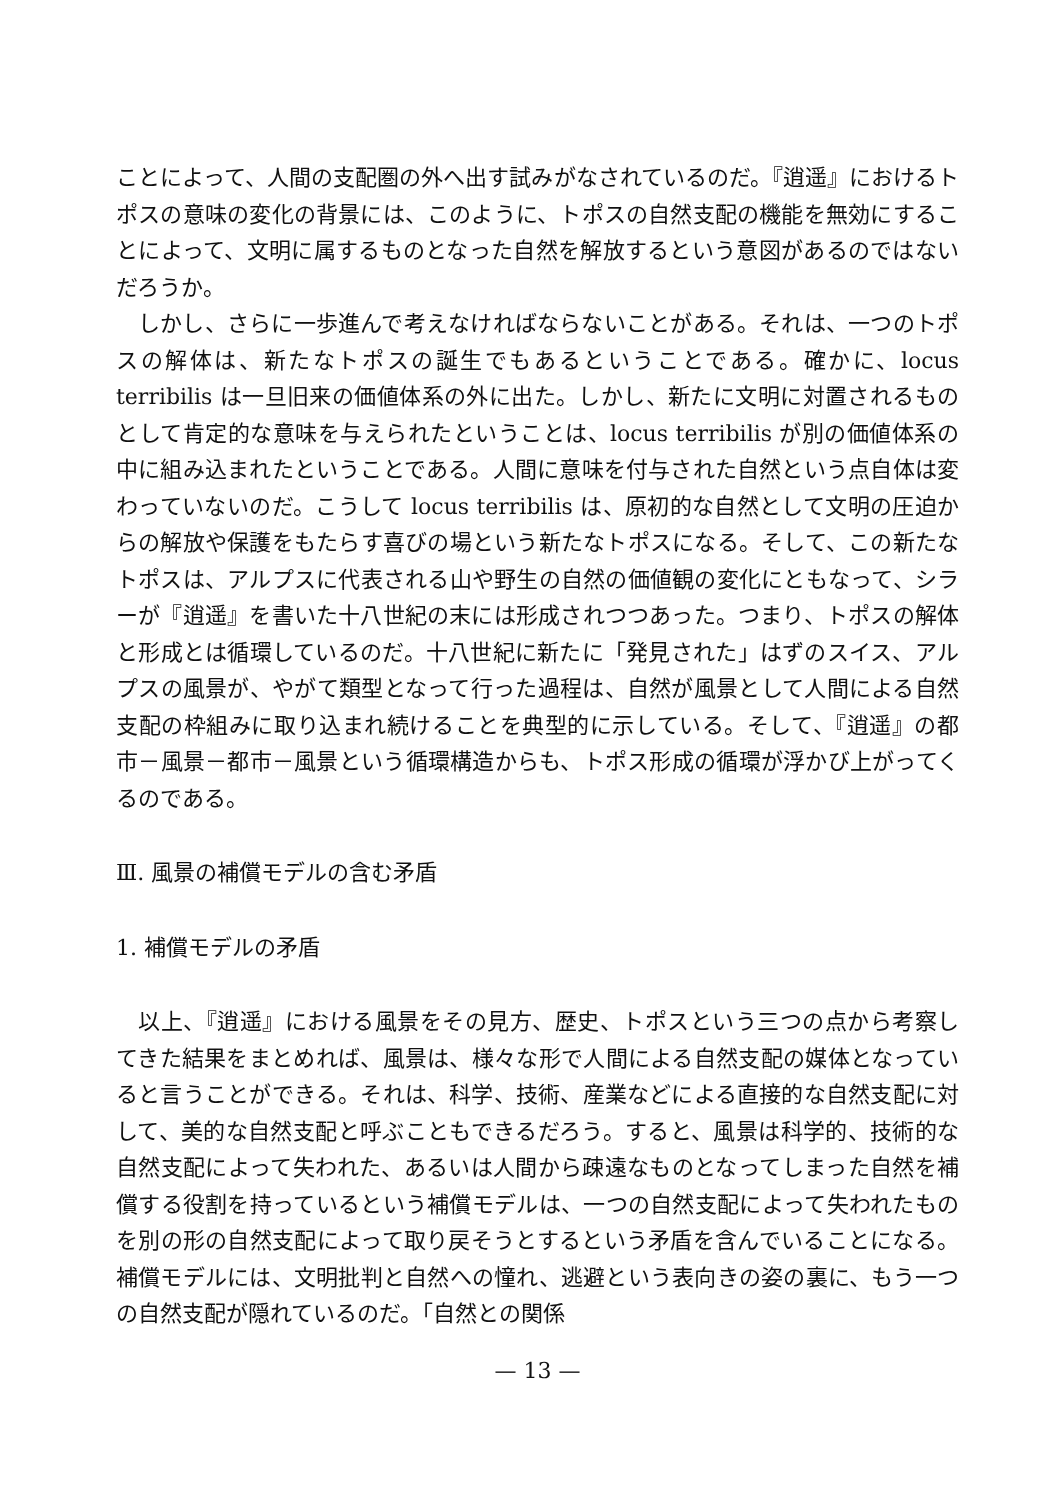ことによって、人間の支配圏の外へ出す試みがなされているのだ。『逍遥』におけるトポスの意味の変化の背景には、このように、トポスの自然支配の機能を無効にすることによって、文明に属するものとなった自然を解放するという意図があるのではないだろうか。
しかし、さらに一歩進んで考えなければならないことがある。それは、一つのトポスの解体は、新たなトポスの誕生でもあるということである。確かに、locus terribilis は一旦旧来の価値体系の外に出た。しかし、新たに文明に対置されるものとして肯定的な意味を与えられたということは、locus terribilis が別の価値体系の中に組み込まれたということである。人間に意味を付与された自然という点自体は変わっていないのだ。こうして locus terribilis は、原初的な自然として文明の圧迫からの解放や保護をもたらす喜びの場という新たなトポスになる。そして、この新たなトポスは、アルプスに代表される山や野生の自然の価値観の変化にともなって、シラーが『逍遥』を書いた十八世紀の末には形成されつつあった。つまり、トポスの解体と形成とは循環しているのだ。十八世紀に新たに「発見された」はずのスイス、アルプスの風景が、やがて類型となって行った過程は、自然が風景として人間による自然支配の枠組みに取り込まれ続けることを典型的に示している。そして、『逍遥』の都市－風景－都市－風景という循環構造からも、トポス形成の循環が浮かび上がってくるのである。
Ⅲ. 風景の補償モデルの含む矛盾
1. 補償モデルの矛盾
以上、『逍遥』における風景をその見方、歴史、トポスという三つの点から考察してきた結果をまとめれば、風景は、様々な形で人間による自然支配の媒体となっていると言うことができる。それは、科学、技術、産業などによる直接的な自然支配に対して、美的な自然支配と呼ぶこともできるだろう。すると、風景は科学的、技術的な自然支配によって失われた、あるいは人間から疎遠なものとなってしまった自然を補償する役割を持っているという補償モデルは、一つの自然支配によって失われたものを別の形の自然支配によって取り戻そうとするという矛盾を含んでいることになる。補償モデルには、文明批判と自然への憧れ、逃避という表向きの姿の裏に、もう一つの自然支配が隠れているのだ。「自然との関係
— 13 —